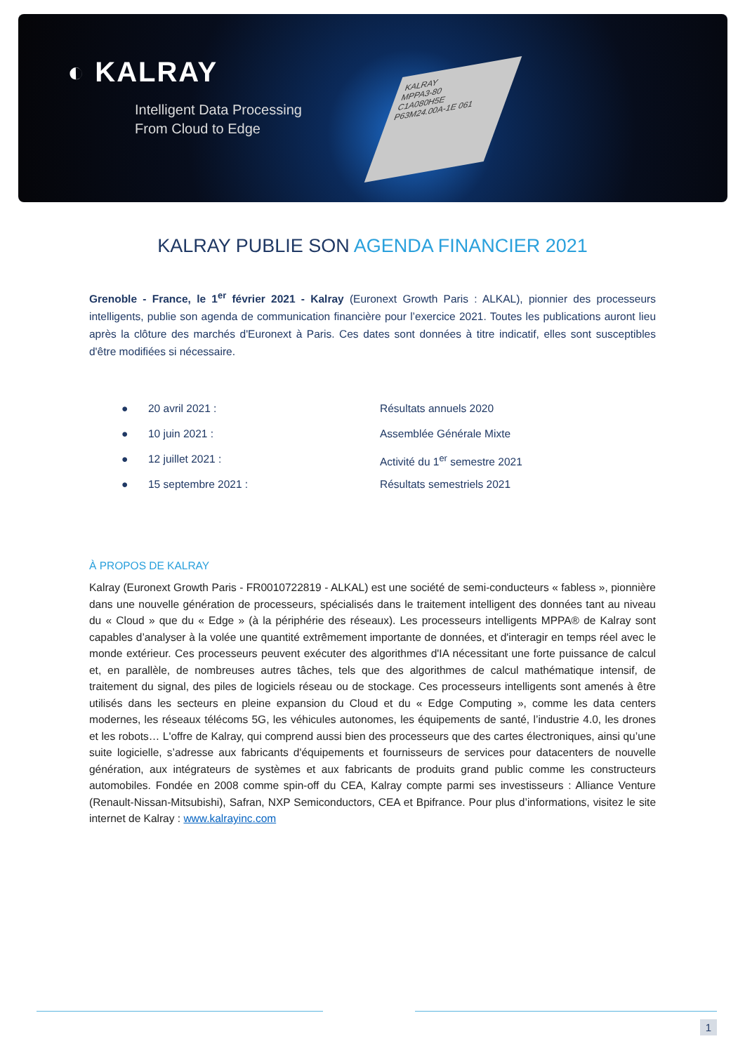◐ KALRAY
Intelligent Data Processing
From Cloud to Edge
KALRAY
MPPA3-80
C1A080H5E
P63M24.00A-1E 061
KALRAY PUBLIE SON AGENDA FINANCIER 2021
Grenoble - France, le 1<sup>er</sup> février 2021 - Kalray (Euronext Growth Paris : ALKAL), pionnier des processeurs intelligents, publie son agenda de communication financière pour l’exercice 2021. Toutes les publications auront lieu après la clôture des marchés d'Euronext à Paris. Ces dates sont données à titre indicatif, elles sont susceptibles d'être modifiées si nécessaire.
● 20 avril 2021 : Résultats annuels 2020
● 10 juin 2021 : Assemblée Générale Mixte
● 12 juillet 2021 : Activité du 1<sup>er</sup> semestre 2021
● 15 septembre 2021 : Résultats semestriels 2021
À PROPOS DE KALRAY
Kalray (Euronext Growth Paris - FR0010722819 - ALKAL) est une société de semi-conducteurs « fabless », pionnière dans une nouvelle génération de processeurs, spécialisés dans le traitement intelligent des données tant au niveau du « Cloud » que du « Edge » (à la périphérie des réseaux). Les processeurs intelligents MPPA® de Kalray sont capables d’analyser à la volée une quantité extrêmement importante de données, et d'interagir en temps réel avec le monde extérieur. Ces processeurs peuvent exécuter des algorithmes d'IA nécessitant une forte puissance de calcul et, en parallèle, de nombreuses autres tâches, tels que des algorithmes de calcul mathématique intensif, de traitement du signal, des piles de logiciels réseau ou de stockage. Ces processeurs intelligents sont amenés à être utilisés dans les secteurs en pleine expansion du Cloud et du « Edge Computing », comme les data centers modernes, les réseaux télécoms 5G, les véhicules autonomes, les équipements de santé, l’industrie 4.0, les drones et les robots… L'offre de Kalray, qui comprend aussi bien des processeurs que des cartes électroniques, ainsi qu’une suite logicielle, s’adresse aux fabricants d'équipements et fournisseurs de services pour datacenters de nouvelle génération, aux intégrateurs de systèmes et aux fabricants de produits grand public comme les constructeurs automobiles. Fondée en 2008 comme spin-off du CEA, Kalray compte parmi ses investisseurs : Alliance Venture (Renault-Nissan-Mitsubishi), Safran, NXP Semiconductors, CEA et Bpifrance. Pour plus d’informations, visitez le site internet de Kalray : www.kalrayinc.com
1